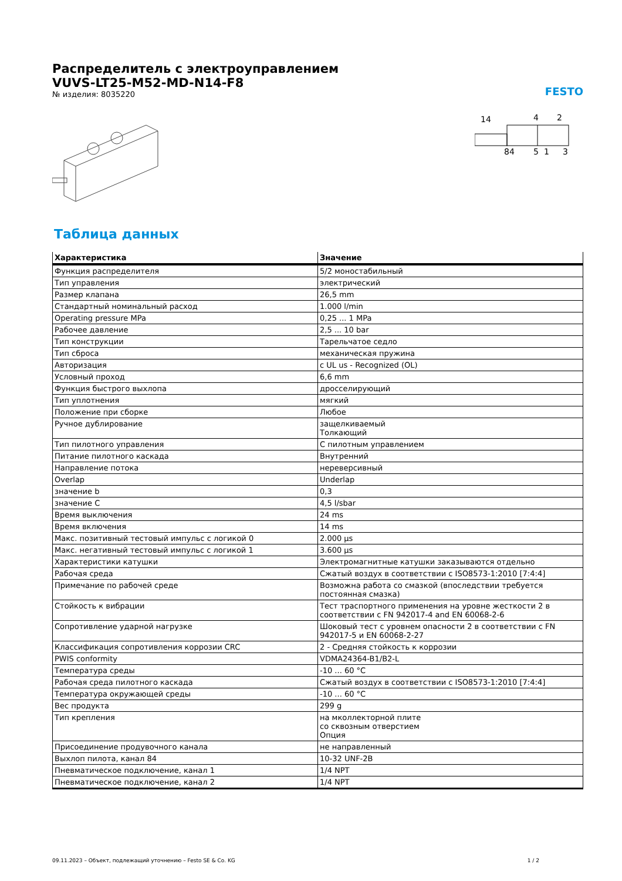Распределитель с электроуправлением
VUVS-LT25-M52-MD-N14-F8
№ изделия: 8035220
FESTO
14
4
2
84
5
1
3
Таблица данных
| Характеристика | Значение |
| --- | --- |
| Функция распределителя | 5/2 моностабильный |
| Тип управления | электрический |
| Размер клапана | 26,5 mm |
| Стандартный номинальный расход | 1.000 l/min |
| Operating pressure MPa | 0,25 ... 1 MPa |
| Рабочее давление | 2,5 ... 10 bar |
| Тип конструкции | Тарельчатое седло |
| Тип сброса | механическая пружина |
| Авторизация | c UL us - Recognized (OL) |
| Условный проход | 6,6 mm |
| Функция быстрого выхлопа | дросселирующий |
| Тип уплотнения | мягкий |
| Положение при сборке | Любое |
| Ручное дублирование | защелкиваемый Толкающий |
| Тип пилотного управления | С пилотным управлением |
| Питание пилотного каскада | Внутренний |
| Направление потока | нереверсивный |
| Overlap | Underlap |
| значение b | 0,3 |
| значение C | 4,5 l/sbar |
| Время выключения | 24 ms |
| Время включения | 14 ms |
| Макс. позитивный тестовый импульс с логикой 0 | 2.000 µs |
| Макс. негативный тестовый импульс с логикой 1 | 3.600 µs |
| Характеристики катушки | Электромагнитные катушки заказываются отдельно |
| Рабочая среда | Сжатый воздух в соответствии с ISO8573-1:2010 [7:4:4] |
| Примечание по рабочей среде | Возможна работа со смазкой (впоследствии требуется постоянная смазка) |
| Стойкость к вибрации | Тест траспортного применения на уровне жесткости 2 в соответствии с FN 942017-4 and EN 60068-2-6 |
| Сопротивление ударной нагрузке | Шоковый тест с уровнем опасности 2 в соответствии с FN 942017-5 и EN 60068-2-27 |
| Классификация сопротивления коррозии CRC | 2 - Средняя стойкость к коррозии |
| PWIS conformity | VDMA24364-B1/B2-L |
| Температура среды | -10 ... 60 °C |
| Рабочая среда пилотного каскада | Сжатый воздух в соответствии с ISO8573-1:2010 [7:4:4] |
| Температура окружающей среды | -10 ... 60 °C |
| Вес продукта | 299 g |
| Тип крепления | на мколлекторной плите со сквозным отверстием Опция |
| Присоединение продувочного канала | не направленный |
| Выхлоп пилота, канал 84 | 10-32 UNF-2B |
| Пневматическое подключение, канал 1 | 1/4 NPT |
| Пневматическое подключение, канал 2 | 1/4 NPT |
09.11.2023 – Объект, подлежащий уточнению – Festo SE & Co. KG 1 / 2